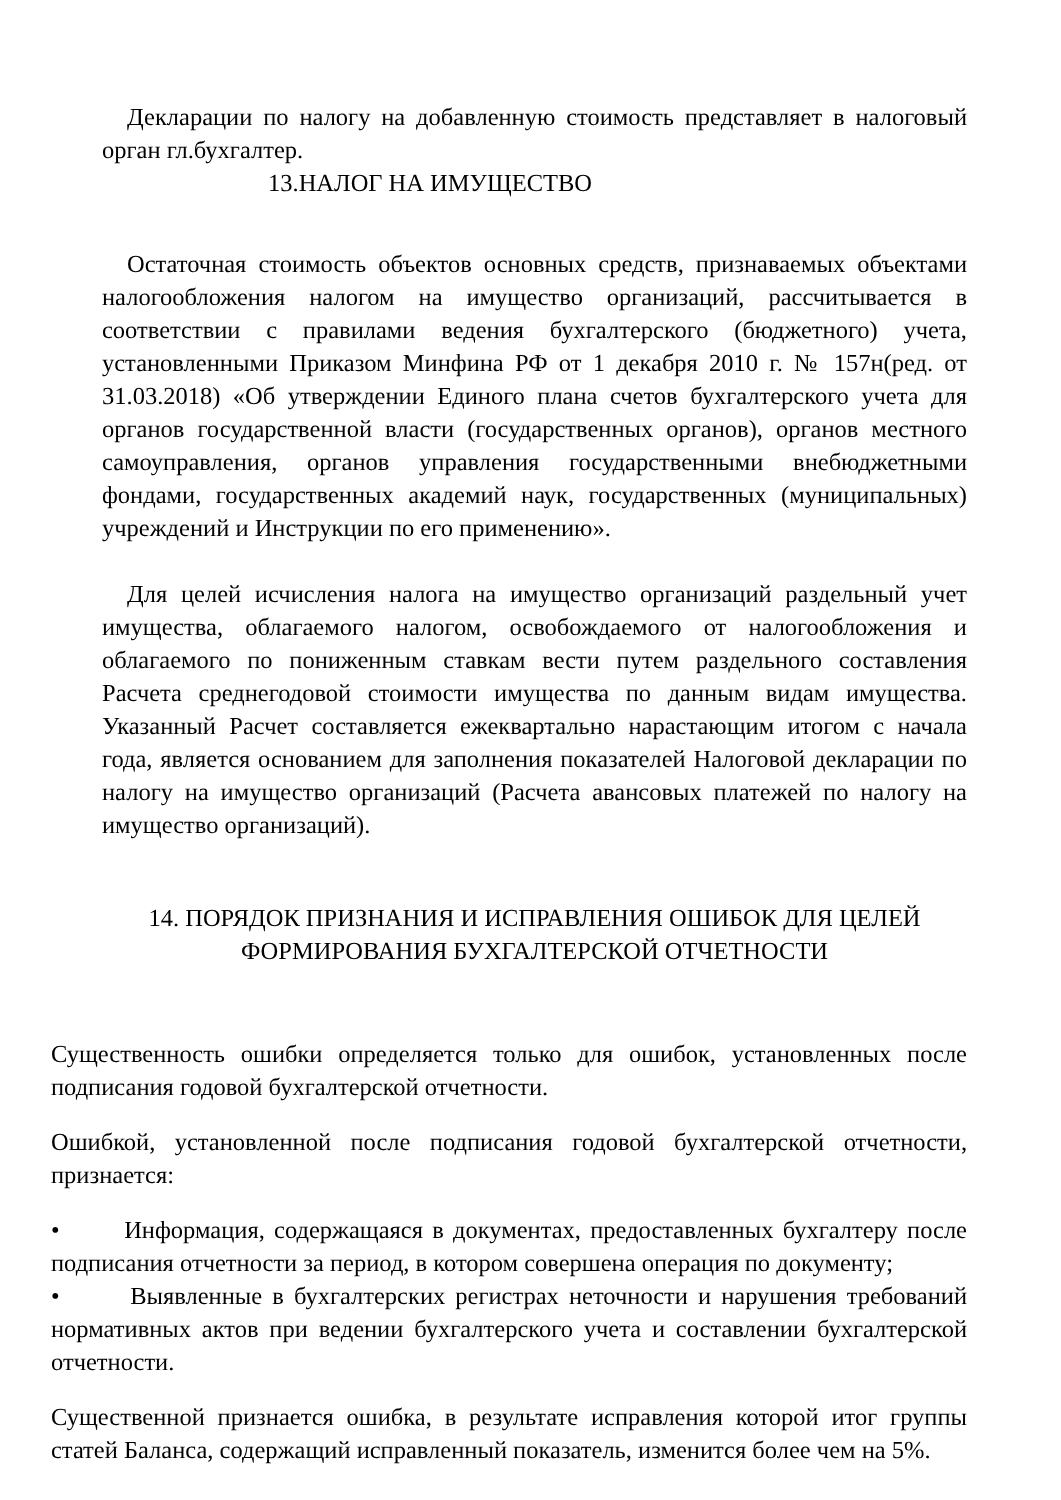Декларации по налогу на добавленную стоимость представляет в налоговый орган гл.бухгалтер.
13.НАЛОГ НА ИМУЩЕСТВО
Остаточная стоимость объектов основных средств, признаваемых объектами налогообложения налогом на имущество организаций, рассчитывается в соответствии с правилами ведения бухгалтерского (бюджетного) учета, установленными Приказом Минфина РФ от 1 декабря 2010 г. № 157н(ред. от 31.03.2018) «Об утверждении Единого плана счетов бухгалтерского учета для органов государственной власти (государственных органов), органов местного самоуправления, органов управления государственными внебюджетными фондами, государственных академий наук, государственных (муниципальных) учреждений и Инструкции по его применению».
Для целей исчисления налога на имущество организаций раздельный учет имущества, облагаемого налогом, освобождаемого от налогообложения и облагаемого по пониженным ставкам вести путем раздельного составления Расчета среднегодовой стоимости имущества по данным видам имущества. Указанный Расчет составляется ежеквартально нарастающим итогом с начала года, является основанием для заполнения показателей Налоговой декларации по налогу на имущество организаций (Расчета авансовых платежей по налогу на имущество организаций).
14. ПОРЯДОК ПРИЗНАНИЯ И ИСПРАВЛЕНИЯ ОШИБОК ДЛЯ ЦЕЛЕЙ ФОРМИРОВАНИЯ БУХГАЛТЕРСКОЙ ОТЧЕТНОСТИ
Существенность ошибки определяется только для ошибок, установленных после подписания годовой бухгалтерской отчетности.
Ошибкой, установленной после подписания годовой бухгалтерской отчетности, признается:
• Информация, содержащаяся в документах, предоставленных бухгалтеру после подписания отчетности за период, в котором совершена операция по документу;
• Выявленные в бухгалтерских регистрах неточности и нарушения требований нормативных актов при ведении бухгалтерского учета и составлении бухгалтерской отчетности.
Существенной признается ошибка, в результате исправления которой итог группы статей Баланса, содержащий исправленный показатель, изменится более чем на 5%.